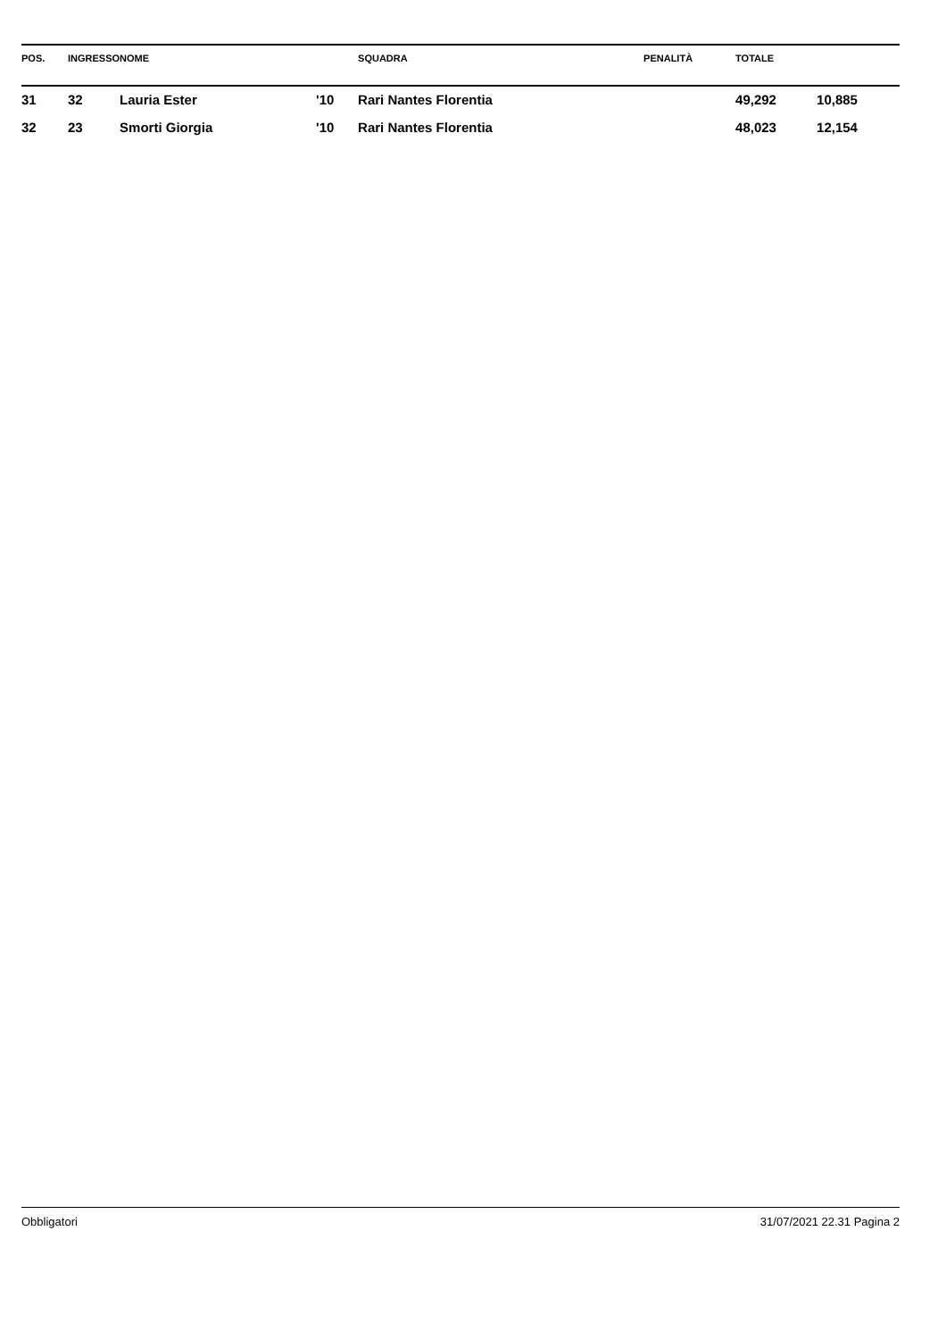| POS. | INGRESSO | NOME | | SQUADRA | PENALITÀ | TOTALE | |
| --- | --- | --- | --- | --- | --- | --- | --- |
| 31 | 32 | Lauria Ester | '10 | Rari Nantes Florentia | | 49,292 | 10,885 |
| 32 | 23 | Smorti Giorgia | '10 | Rari Nantes Florentia | | 48,023 | 12,154 |
Obbligatori 31/07/2021 22.31 Pagina 2